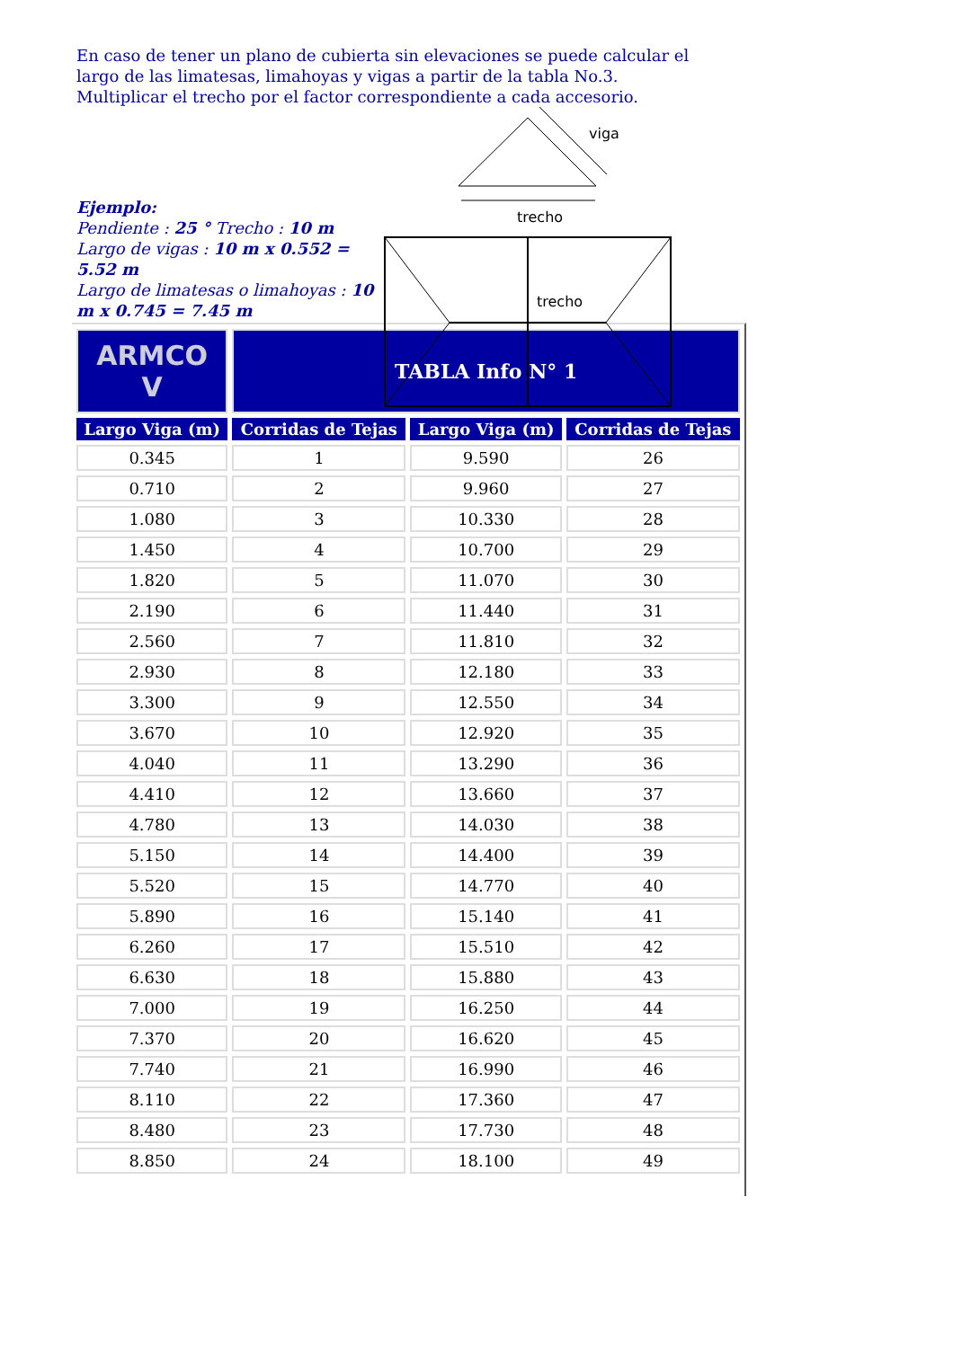En caso de tener un plano de cubierta sin elevaciones se puede calcular el largo de las limatesas, limahoyas y vigas a partir de la tabla No.3. Multiplicar el trecho por el factor correspondiente a cada accesorio.
Ejemplo:
Pendiente : 25 ° Trecho : 10 m
Largo de vigas : 10 m x 0.552 = 5.52 m
Largo de limatesas o limahoyas : 10 m x 0.745 = 7.45 m
viga
trecho
trecho
| ARMCO V | TABLA Info N° 1 | | |
| Largo Viga (m) | Corridas de Tejas | Largo Viga (m) | Corridas de Tejas |
| 0.345 | 1 | 9.590 | 26 |
| 0.710 | 2 | 9.960 | 27 |
| 1.080 | 3 | 10.330 | 28 |
| 1.450 | 4 | 10.700 | 29 |
| 1.820 | 5 | 11.070 | 30 |
| 2.190 | 6 | 11.440 | 31 |
| 2.560 | 7 | 11.810 | 32 |
| 2.930 | 8 | 12.180 | 33 |
| 3.300 | 9 | 12.550 | 34 |
| 3.670 | 10 | 12.920 | 35 |
| 4.040 | 11 | 13.290 | 36 |
| 4.410 | 12 | 13.660 | 37 |
| 4.780 | 13 | 14.030 | 38 |
| 5.150 | 14 | 14.400 | 39 |
| 5.520 | 15 | 14.770 | 40 |
| 5.890 | 16 | 15.140 | 41 |
| 6.260 | 17 | 15.510 | 42 |
| 6.630 | 18 | 15.880 | 43 |
| 7.000 | 19 | 16.250 | 44 |
| 7.370 | 20 | 16.620 | 45 |
| 7.740 | 21 | 16.990 | 46 |
| 8.110 | 22 | 17.360 | 47 |
| 8.480 | 23 | 17.730 | 48 |
| 8.850 | 24 | 18.100 | 49 |